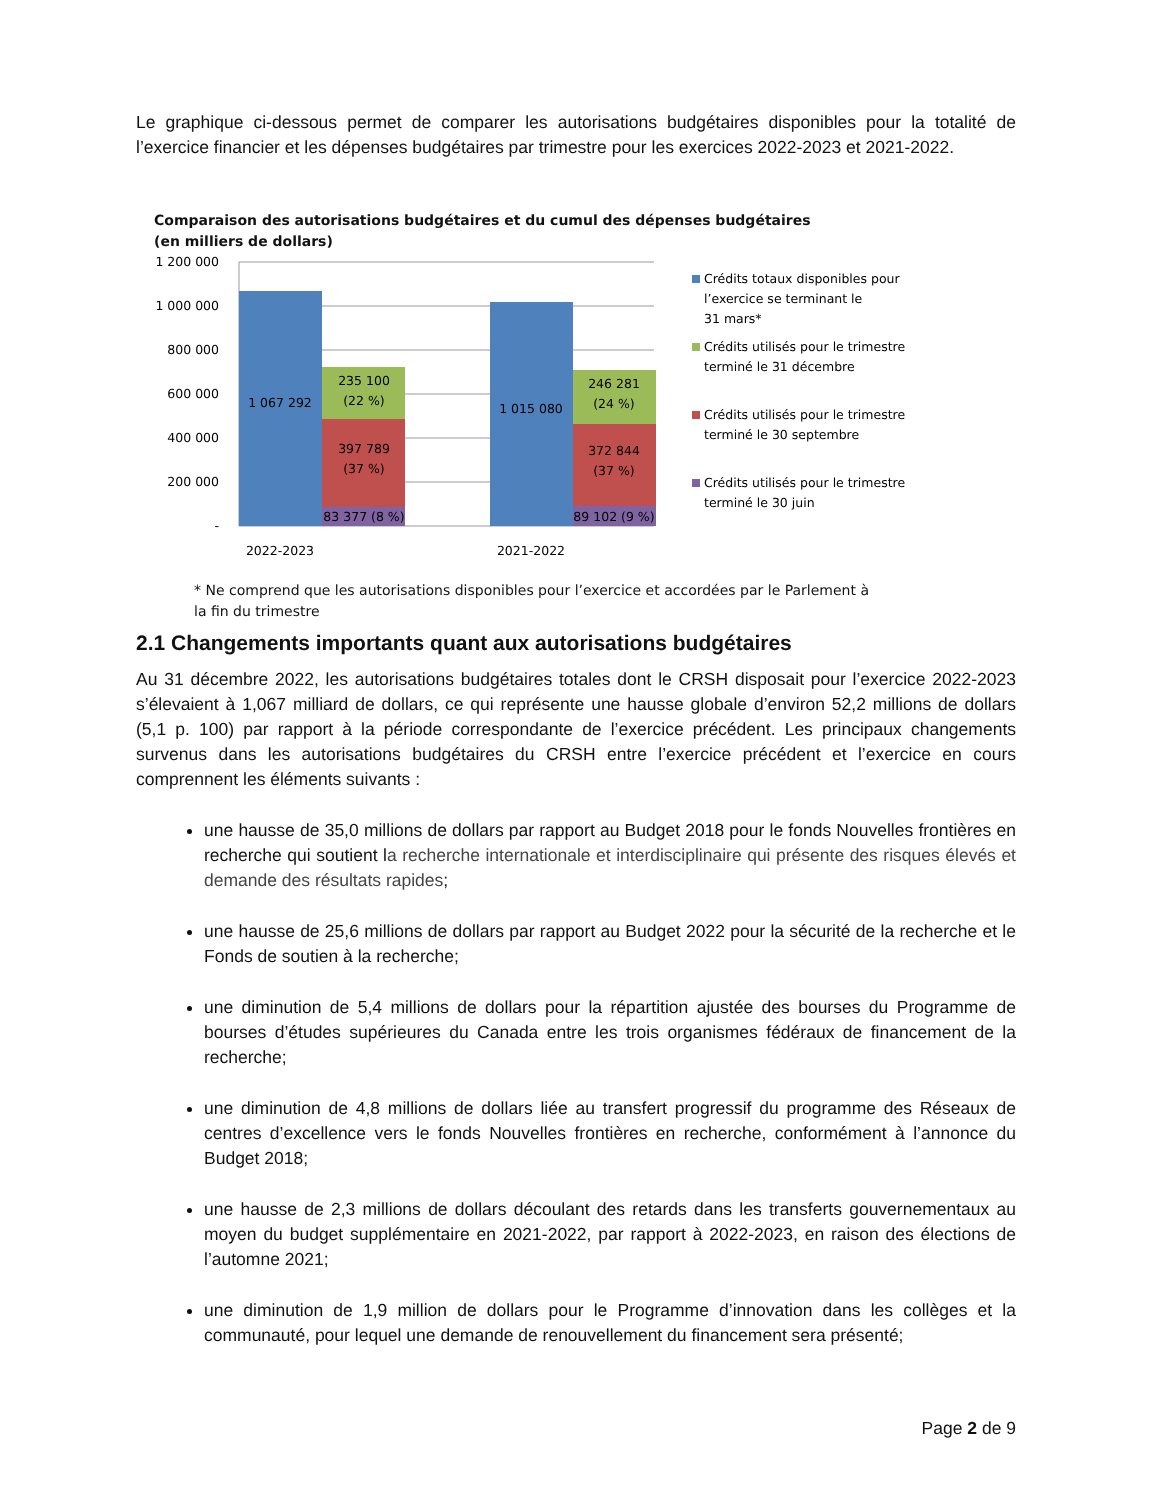Le graphique ci-dessous permet de comparer les autorisations budgétaires disponibles pour la totalité de l’exercice financier et les dépenses budgétaires par trimestre pour les exercices 2022-2023 et 2021-2022.
Comparaison des autorisations budgétaires et du cumul des dépenses budgétaires
(en milliers de dollars)
1 200 000
1 000 000
800 000
600 000
400 000
200 000
-
1 067 292
235 100
(22 %)
397 789
(37 %)
83 377 (8 %)
1 015 080
246 281
(24 %)
372 844
(37 %)
89 102 (9 %)
2022-2023
2021-2022
Crédits totaux disponibles pour
l’exercice se terminant le
31 mars*
Crédits utilisés pour le trimestre
terminé le 31 décembre
Crédits utilisés pour le trimestre
terminé le 30 septembre
Crédits utilisés pour le trimestre
terminé le 30 juin
* Ne comprend que les autorisations disponibles pour l’exercice et accordées par le Parlement à
la fin du trimestre
2.1 Changements importants quant aux autorisations budgétaires
Au 31 décembre 2022, les autorisations budgétaires totales dont le CRSH disposait pour l’exercice 2022-2023 s’élevaient à 1,067 milliard de dollars, ce qui représente une hausse globale d’environ 52,2 millions de dollars (5,1 p. 100) par rapport à la période correspondante de l’exercice précédent. Les principaux changements survenus dans les autorisations budgétaires du CRSH entre l’exercice précédent et l’exercice en cours comprennent les éléments suivants :
une hausse de 35,0 millions de dollars par rapport au Budget 2018 pour le fonds Nouvelles frontières en recherche qui soutient la recherche internationale et interdisciplinaire qui présente des risques élevés et demande des résultats rapides;
une hausse de 25,6 millions de dollars par rapport au Budget 2022 pour la sécurité de la recherche et le Fonds de soutien à la recherche;
une diminution de 5,4 millions de dollars pour la répartition ajustée des bourses du Programme de bourses d’études supérieures du Canada entre les trois organismes fédéraux de financement de la recherche;
une diminution de 4,8 millions de dollars liée au transfert progressif du programme des Réseaux de centres d’excellence vers le fonds Nouvelles frontières en recherche, conformément à l’annonce du Budget 2018;
une hausse de 2,3 millions de dollars découlant des retards dans les transferts gouvernementaux au moyen du budget supplémentaire en 2021-2022, par rapport à 2022-2023, en raison des élections de l’automne 2021;
une diminution de 1,9 million de dollars pour le Programme d’innovation dans les collèges et la communauté, pour lequel une demande de renouvellement du financement sera présenté;
Page 2 de 9